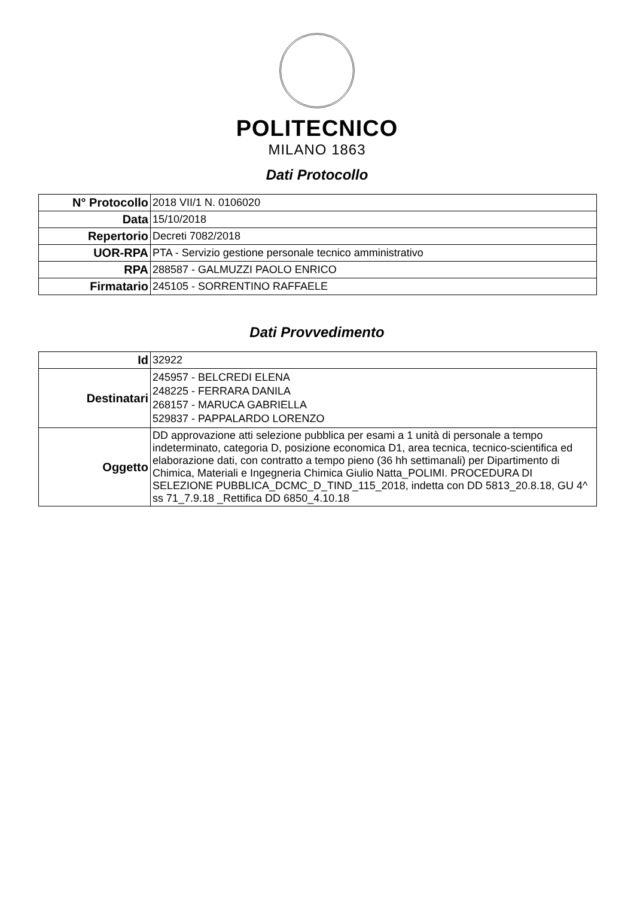POLITECNICO
MILANO 1863
Dati Protocollo
| N° Protocollo | 2018 VII/1 N. 0106020 |
| Data | 15/10/2018 |
| Repertorio | Decreti 7082/2018 |
| UOR-RPA | PTA - Servizio gestione personale tecnico amministrativo |
| RPA | 288587 - GALMUZZI PAOLO ENRICO |
| Firmatario | 245105 - SORRENTINO RAFFAELE |
Dati Provvedimento
| Id | 32922 |
| Destinatari | 245957 - BELCREDI ELENA 248225 - FERRARA DANILA 268157 - MARUCA GABRIELLA 529837 - PAPPALARDO LORENZO |
| Oggetto | DD approvazione atti selezione pubblica per esami a 1 unità di personale a tempo indeterminato, categoria D, posizione economica D1, area tecnica, tecnico-scientifica ed elaborazione dati, con contratto a tempo pieno (36 hh settimanali) per Dipartimento di Chimica, Materiali e Ingegneria Chimica Giulio Natta_POLIMI. PROCEDURA DI SELEZIONE PUBBLICA_DCMC_D_TIND_115_2018, indetta con DD 5813_20.8.18, GU 4^ ss 71_7.9.18 _Rettifica DD 6850_4.10.18 |